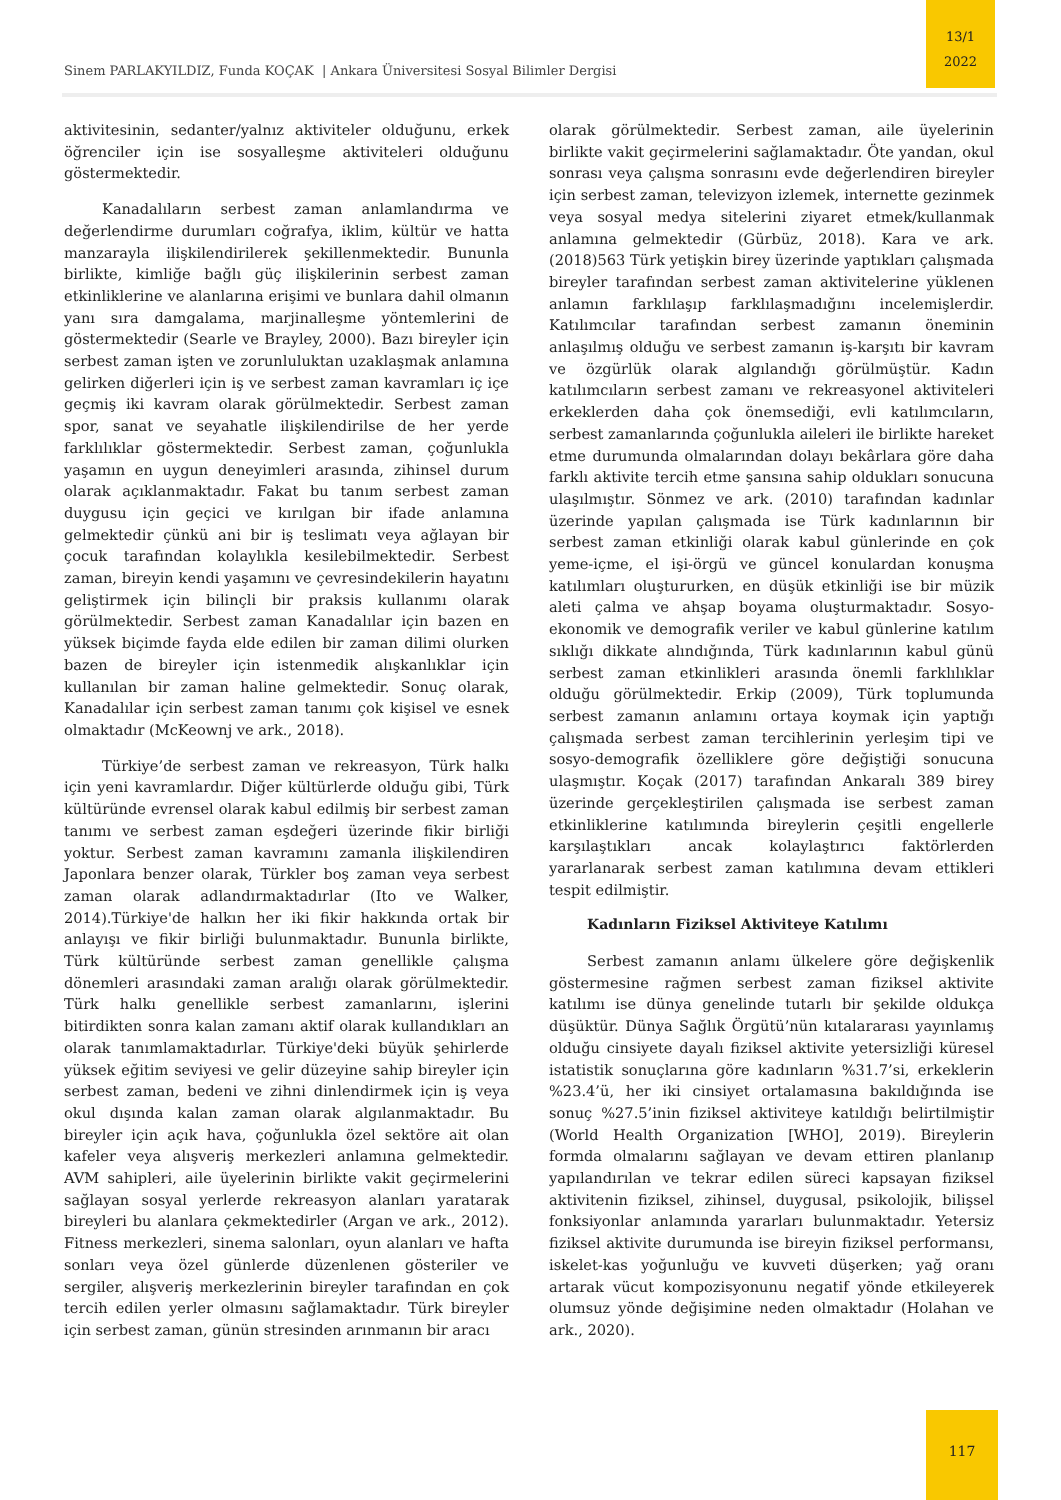Sinem PARLAKYILDIZ, Funda KOÇAK | Ankara Üniversitesi Sosyal Bilimler Dergisi
13/1
2022
aktivitesinin, sedanter/yalnız aktiviteler olduğunu, erkek öğrenciler için ise sosyalleşme aktiviteleri olduğunu göstermektedir.
Kanadalıların serbest zaman anlamlandırma ve değerlendirme durumları coğrafya, iklim, kültür ve hatta manzarayla ilişkilendirilerek şekillenmektedir. Bununla birlikte, kimliğe bağlı güç ilişkilerinin serbest zaman etkinliklerine ve alanlarına erişimi ve bunlara dahil olmanın yanı sıra damgalama, marjinalleşme yöntemlerini de göstermektedir (Searle ve Brayley, 2000). Bazı bireyler için serbest zaman işten ve zorunluluktan uzaklaşmak anlamına gelirken diğerleri için iş ve serbest zaman kavramları iç içe geçmiş iki kavram olarak görülmektedir. Serbest zaman spor, sanat ve seyahatle ilişkilendirilse de her yerde farklılıklar göstermektedir. Serbest zaman, çoğunlukla yaşamın en uygun deneyimleri arasında, zihinsel durum olarak açıklanmaktadır. Fakat bu tanım serbest zaman duygusu için geçici ve kırılgan bir ifade anlamına gelmektedir çünkü ani bir iş teslimatı veya ağlayan bir çocuk tarafından kolaylıkla kesilebilmektedir. Serbest zaman, bireyin kendi yaşamını ve çevresindekilerin hayatını geliştirmek için bilinçli bir praksis kullanımı olarak görülmektedir. Serbest zaman Kanadalılar için bazen en yüksek biçimde fayda elde edilen bir zaman dilimi olurken bazen de bireyler için istenmedik alışkanlıklar için kullanılan bir zaman haline gelmektedir. Sonuç olarak, Kanadalılar için serbest zaman tanımı çok kişisel ve esnek olmaktadır (McKeownj ve ark., 2018).
Türkiye’de serbest zaman ve rekreasyon, Türk halkı için yeni kavramlardır. Diğer kültürlerde olduğu gibi, Türk kültüründe evrensel olarak kabul edilmiş bir serbest zaman tanımı ve serbest zaman eşdeğeri üzerinde fikir birliği yoktur. Serbest zaman kavramını zamanla ilişkilendiren Japonlara benzer olarak, Türkler boş zaman veya serbest zaman olarak adlandırmaktadırlar (Ito ve Walker, 2014).Türkiye'de halkın her iki fikir hakkında ortak bir anlayışı ve fikir birliği bulunmaktadır. Bununla birlikte, Türk kültüründe serbest zaman genellikle çalışma dönemleri arasındaki zaman aralığı olarak görülmektedir. Türk halkı genellikle serbest zamanlarını, işlerini bitirdikten sonra kalan zamanı aktif olarak kullandıkları an olarak tanımlamaktadırlar. Türkiye'deki büyük şehirlerde yüksek eğitim seviyesi ve gelir düzeyine sahip bireyler için serbest zaman, bedeni ve zihni dinlendirmek için iş veya okul dışında kalan zaman olarak algılanmaktadır. Bu bireyler için açık hava, çoğunlukla özel sektöre ait olan kafeler veya alışveriş merkezleri anlamına gelmektedir. AVM sahipleri, aile üyelerinin birlikte vakit geçirmelerini sağlayan sosyal yerlerde rekreasyon alanları yaratarak bireyleri bu alanlara çekmektedirler (Argan ve ark., 2012). Fitness merkezleri, sinema salonları, oyun alanları ve hafta sonları veya özel günlerde düzenlenen gösteriler ve sergiler, alışveriş merkezlerinin bireyler tarafından en çok tercih edilen yerler olmasını sağlamaktadır. Türk bireyler için serbest zaman, günün stresinden arınmanın bir aracı
olarak görülmektedir. Serbest zaman, aile üyelerinin birlikte vakit geçirmelerini sağlamaktadır. Öte yandan, okul sonrası veya çalışma sonrasını evde değerlendiren bireyler için serbest zaman, televizyon izlemek, internette gezinmek veya sosyal medya sitelerini ziyaret etmek/kullanmak anlamına gelmektedir (Gürbüz, 2018). Kara ve ark. (2018)563 Türk yetişkin birey üzerinde yaptıkları çalışmada bireyler tarafından serbest zaman aktivitelerine yüklenen anlamın farklılaşıp farklılaşmadığını incelemişlerdir. Katılımcılar tarafından serbest zamanın öneminin anlaşılmış olduğu ve serbest zamanın iş-karşıtı bir kavram ve özgürlük olarak algılandığı görülmüştür. Kadın katılımcıların serbest zamanı ve rekreasyonel aktiviteleri erkeklerden daha çok önemsediği, evli katılımcıların, serbest zamanlarında çoğunlukla aileleri ile birlikte hareket etme durumunda olmalarından dolayı bekârlara göre daha farklı aktivite tercih etme şansına sahip oldukları sonucuna ulaşılmıştır. Sönmez ve ark. (2010) tarafından kadınlar üzerinde yapılan çalışmada ise Türk kadınlarının bir serbest zaman etkinliği olarak kabul günlerinde en çok yeme-içme, el işi-örgü ve güncel konulardan konuşma katılımları oluştururken, en düşük etkinliği ise bir müzik aleti çalma ve ahşap boyama oluşturmaktadır. Sosyo-ekonomik ve demografik veriler ve kabul günlerine katılım sıklığı dikkate alındığında, Türk kadınlarının kabul günü serbest zaman etkinlikleri arasında önemli farklılıklar olduğu görülmektedir. Erkip (2009), Türk toplumunda serbest zamanın anlamını ortaya koymak için yaptığı çalışmada serbest zaman tercihlerinin yerleşim tipi ve sosyo-demografik özelliklere göre değiştiği sonucuna ulaşmıştır. Koçak (2017) tarafından Ankaralı 389 birey üzerinde gerçekleştirilen çalışmada ise serbest zaman etkinliklerine katılımında bireylerin çeşitli engellerle karşılaştıkları ancak kolaylaştırıcı faktörlerden yararlanarak serbest zaman katılımına devam ettikleri tespit edilmiştir.
Kadınların Fiziksel Aktiviteye Katılımı
Serbest zamanın anlamı ülkelere göre değişkenlik göstermesine rağmen serbest zaman fiziksel aktivite katılımı ise dünya genelinde tutarlı bir şekilde oldukça düşüktür. Dünya Sağlık Örgütü’nün kıtalararası yayınlamış olduğu cinsiyete dayalı fiziksel aktivite yetersizliği küresel istatistik sonuçlarına göre kadınların %31.7’si, erkeklerin %23.4’ü, her iki cinsiyet ortalamasına bakıldığında ise sonuç %27.5’inin fiziksel aktiviteye katıldığı belirtilmiştir (World Health Organization [WHO], 2019). Bireylerin formda olmalarını sağlayan ve devam ettiren planlanıp yapılandırılan ve tekrar edilen süreci kapsayan fiziksel aktivitenin fiziksel, zihinsel, duygusal, psikolojik, bilişsel fonksiyonlar anlamında yararları bulunmaktadır. Yetersiz fiziksel aktivite durumunda ise bireyin fiziksel performansı, iskelet-kas yoğunluğu ve kuvveti düşerken; yağ oranı artarak vücut kompozisyonunu negatif yönde etkileyerek olumsuz yönde değişimine neden olmaktadır (Holahan ve ark., 2020).
117